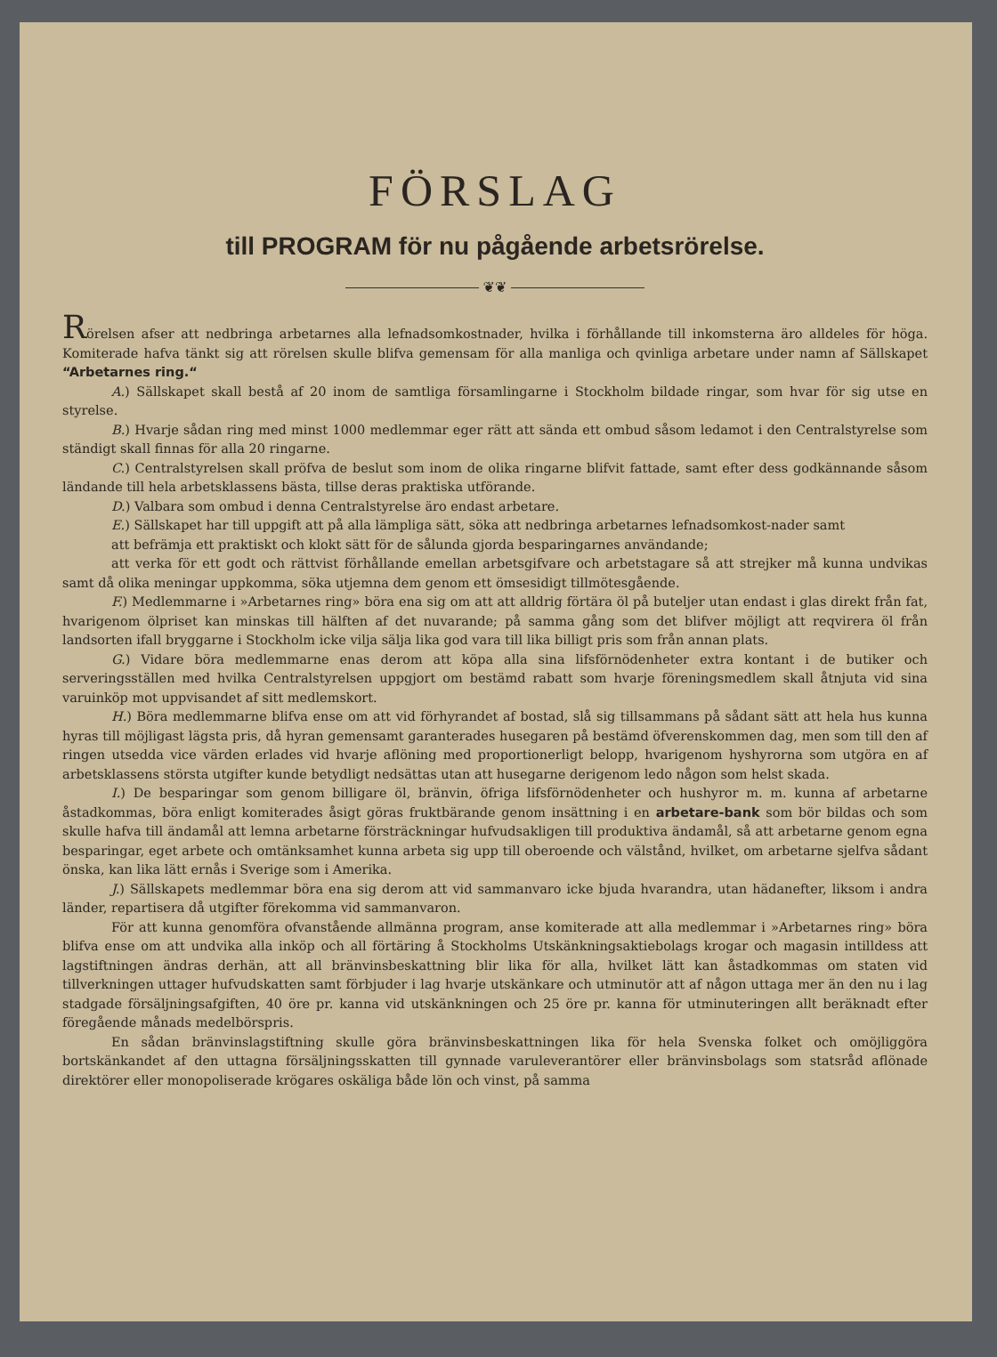FÖRSLAG
till PROGRAM för nu pågående arbetsrörelse.
❦❦
Rörelsen afser att nedbringa arbetarnes alla lefnadsomkostnader, hvilka i förhållande till inkomsterna äro alldeles för höga. Komiterade hafva tänkt sig att rörelsen skulle blifva gemensam för alla manliga och qvinliga arbetare under namn af Sällskapet “Arbetarnes ring.“
A.) Sällskapet skall bestå af 20 inom de samtliga församlingarne i Stockholm bildade ringar, som hvar för sig utse en styrelse.
B.) Hvarje sådan ring med minst 1000 medlemmar eger rätt att sända ett ombud såsom ledamot i den Centralstyrelse som ständigt skall finnas för alla 20 ringarne.
C.) Centralstyrelsen skall pröfva de beslut som inom de olika ringarne blifvit fattade, samt efter dess godkännande såsom ländande till hela arbetsklassens bästa, tillse deras praktiska utförande.
D.) Valbara som ombud i denna Centralstyrelse äro endast arbetare.
E.) Sällskapet har till uppgift att på alla lämpliga sätt, söka att nedbringa arbetarnes lefnadsomkost-nader samt
att befrämja ett praktiskt och klokt sätt för de sålunda gjorda besparingarnes användande;
att verka för ett godt och rättvist förhållande emellan arbetsgifvare och arbetstagare så att strejker må kunna undvikas samt då olika meningar uppkomma, söka utjemna dem genom ett ömsesidigt tillmötesgående.
F.) Medlemmarne i »Arbetarnes ring» böra ena sig om att att alldrig förtära öl på buteljer utan endast i glas direkt från fat, hvarigenom ölpriset kan minskas till hälften af det nuvarande; på samma gång som det blifver möjligt att reqvirera öl från landsorten ifall bryggarne i Stockholm icke vilja sälja lika god vara till lika billigt pris som från annan plats.
G.) Vidare böra medlemmarne enas derom att köpa alla sina lifsförnödenheter extra kontant i de butiker och serveringsställen med hvilka Centralstyrelsen uppgjort om bestämd rabatt som hvarje föreningsmedlem skall åtnjuta vid sina varuinköp mot uppvisandet af sitt medlemskort.
H.) Böra medlemmarne blifva ense om att vid förhyrandet af bostad, slå sig tillsammans på sådant sätt att hela hus kunna hyras till möjligast lägsta pris, då hyran gemensamt garanterades husegaren på bestämd öfverenskommen dag, men som till den af ringen utsedda vice värden erlades vid hvarje aflöning med proportionerligt belopp, hvarigenom hyshyrorna som utgöra en af arbetsklassens största utgifter kunde betydligt nedsättas utan att husegarne derigenom ledo någon som helst skada.
I.) De besparingar som genom billigare öl, bränvin, öfriga lifsförnödenheter och hushyror m. m. kunna af arbetarne åstadkommas, böra enligt komiterades åsigt göras fruktbärande genom insättning i en arbetare-bank som bör bildas och som skulle hafva till ändamål att lemna arbetarne försträckningar hufvudsakligen till produktiva ändamål, så att arbetarne genom egna besparingar, eget arbete och omtänksamhet kunna arbeta sig upp till oberoende och välstånd, hvilket, om arbetarne sjelfva sådant önska, kan lika lätt ernås i Sverige som i Amerika.
J.) Sällskapets medlemmar böra ena sig derom att vid sammanvaro icke bjuda hvarandra, utan hädanefter, liksom i andra länder, repartisera då utgifter förekomma vid sammanvaron.
För att kunna genomföra ofvanstående allmänna program, anse komiterade att alla medlemmar i »Arbetarnes ring» böra blifva ense om att undvika alla inköp och all förtäring å Stockholms Utskänkningsaktiebolags krogar och magasin intilldess att lagstiftningen ändras derhän, att all bränvinsbeskattning blir lika för alla, hvilket lätt kan åstadkommas om staten vid tillverkningen uttager hufvudskatten samt förbjuder i lag hvarje utskänkare och utminutör att af någon uttaga mer än den nu i lag stadgade försäljningsafgiften, 40 öre pr. kanna vid utskänkningen och 25 öre pr. kanna för utminuteringen allt beräknadt efter föregående månads medelbörspris.
En sådan bränvinslagstiftning skulle göra bränvinsbeskattningen lika för hela Svenska folket och omöjliggöra bortskänkandet af den uttagna försäljningsskatten till gynnade varuleverantörer eller bränvinsbolags som statsråd aflönade direktörer eller monopoliserade krögares oskäliga både lön och vinst, på samma